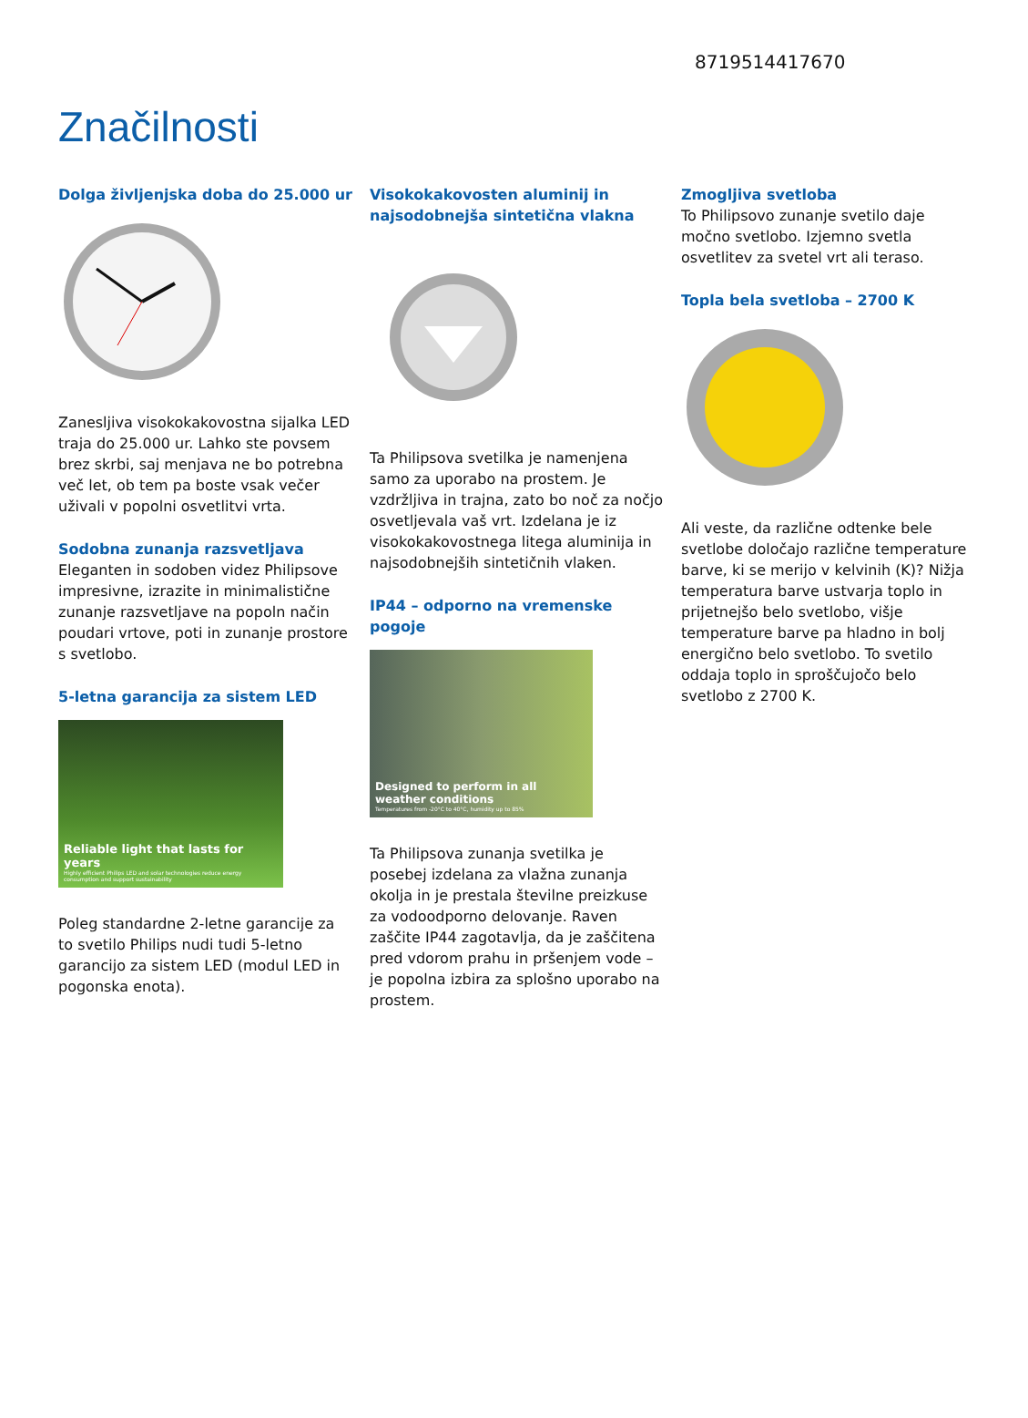8719514417670
Značilnosti
Dolga življenjska doba do 25.000 ur
Zanesljiva visokokakovostna sijalka LED traja do 25.000 ur. Lahko ste povsem brez skrbi, saj menjava ne bo potrebna več let, ob tem pa boste vsak večer uživali v popolni osvetlitvi vrta.
Sodobna zunanja razsvetljava
Eleganten in sodoben videz Philipsove impresivne, izrazite in minimalistične zunanje razsvetljave na popoln način poudari vrtove, poti in zunanje prostore s svetlobo.
5-letna garancija za sistem LED
Reliable light that lasts for years
Highly efficient Philips LED and solar technologies reduce energy consumption and support sustainability
Poleg standardne 2-letne garancije za to svetilo Philips nudi tudi 5-letno garancijo za sistem LED (modul LED in pogonska enota).
Visokokakovosten aluminij in najsodobnejša sintetična vlakna
Ta Philipsova svetilka je namenjena samo za uporabo na prostem. Je vzdržljiva in trajna, zato bo noč za nočjo osvetljevala vaš vrt. Izdelana je iz visokokakovostnega litega aluminija in najsodobnejših sintetičnih vlaken.
IP44 – odporno na vremenske pogoje
Designed to perform in all weather conditions
Temperatures from -20°C to 40°C, humidity up to 85%
Ta Philipsova zunanja svetilka je posebej izdelana za vlažna zunanja okolja in je prestala številne preizkuse za vodoodporno delovanje. Raven zaščite IP44 zagotavlja, da je zaščitena pred vdorom prahu in pršenjem vode – je popolna izbira za splošno uporabo na prostem.
Zmogljiva svetloba
To Philipsovo zunanje svetilo daje močno svetlobo. Izjemno svetla osvetlitev za svetel vrt ali teraso.
Topla bela svetloba – 2700 K
Ali veste, da različne odtenke bele svetlobe določajo različne temperature barve, ki se merijo v kelvinih (K)? Nižja temperatura barve ustvarja toplo in prijetnejšo belo svetlobo, višje temperature barve pa hladno in bolj energično belo svetlobo. To svetilo oddaja toplo in sproščujočo belo svetlobo z 2700 K.